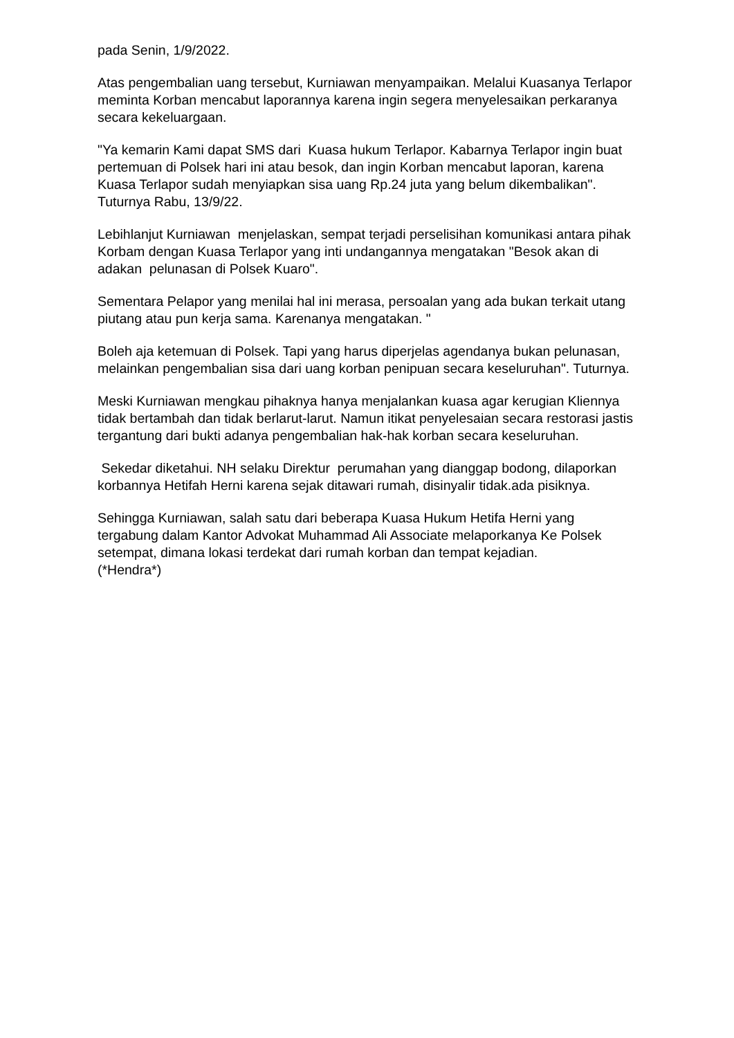pada Senin, 1/9/2022.
Atas pengembalian uang tersebut, Kurniawan menyampaikan. Melalui Kuasanya Terlapor meminta Korban mencabut laporannya karena ingin segera menyelesaikan perkaranya secara kekeluargaan.
"Ya kemarin Kami dapat SMS dari Kuasa hukum Terlapor. Kabarnya Terlapor ingin buat pertemuan di Polsek hari ini atau besok, dan ingin Korban mencabut laporan, karena Kuasa Terlapor sudah menyiapkan sisa uang Rp.24 juta yang belum dikembalikan". Tuturnya Rabu, 13/9/22.
Lebihlanjut Kurniawan menjelaskan, sempat terjadi perselisihan komunikasi antara pihak Korbam dengan Kuasa Terlapor yang inti undangannya mengatakan "Besok akan di adakan pelunasan di Polsek Kuaro".
Sementara Pelapor yang menilai hal ini merasa, persoalan yang ada bukan terkait utang piutang atau pun kerja sama. Karenanya mengatakan. "
Boleh aja ketemuan di Polsek. Tapi yang harus diperjelas agendanya bukan pelunasan, melainkan pengembalian sisa dari uang korban penipuan secara keseluruhan". Tuturnya.
Meski Kurniawan mengkau pihaknya hanya menjalankan kuasa agar kerugian Kliennya tidak bertambah dan tidak berlarut-larut. Namun itikat penyelesaian secara restorasi jastis tergantung dari bukti adanya pengembalian hak-hak korban secara keseluruhan.
Sekedar diketahui. NH selaku Direktur perumahan yang dianggap bodong, dilaporkan korbannya Hetifah Herni karena sejak ditawari rumah, disinyalir tidak.ada pisiknya.
Sehingga Kurniawan, salah satu dari beberapa Kuasa Hukum Hetifa Herni yang tergabung dalam Kantor Advokat Muhammad Ali Associate melaporkanya Ke Polsek setempat, dimana lokasi terdekat dari rumah korban dan tempat kejadian.
(*Hendra*)